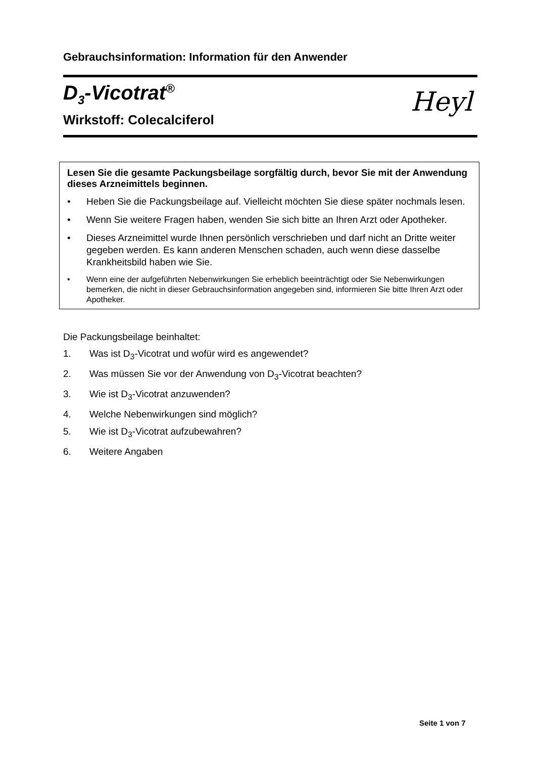Gebrauchsinformation: Information für den Anwender
D<sub>3</sub>-Vicotrat<sup>®</sup>
Wirkstoff: Colecalciferol
Heyl
Lesen Sie die gesamte Packungsbeilage sorgfältig durch, bevor Sie mit der Anwendung dieses Arzneimittels beginnen.
• Heben Sie die Packungsbeilage auf. Vielleicht möchten Sie diese später nochmals lesen.
• Wenn Sie weitere Fragen haben, wenden Sie sich bitte an Ihren Arzt oder Apotheker.
• Dieses Arzneimittel wurde Ihnen persönlich verschrieben und darf nicht an Dritte weiter gegeben werden. Es kann anderen Menschen schaden, auch wenn diese dasselbe Krankheitsbild haben wie Sie.
• Wenn eine der aufgeführten Nebenwirkungen Sie erheblich beeinträchtigt oder Sie Nebenwirkungen bemerken, die nicht in dieser Gebrauchsinformation angegeben sind, informieren Sie bitte Ihren Arzt oder Apotheker.
Die Packungsbeilage beinhaltet:
1. Was ist D<sub>3</sub>-Vicotrat und wofür wird es angewendet?
2. Was müssen Sie vor der Anwendung von D<sub>3</sub>-Vicotrat beachten?
3. Wie ist D<sub>3</sub>-Vicotrat anzuwenden?
4. Welche Nebenwirkungen sind möglich?
5. Wie ist D<sub>3</sub>-Vicotrat aufzubewahren?
6. Weitere Angaben
Seite 1 von 7